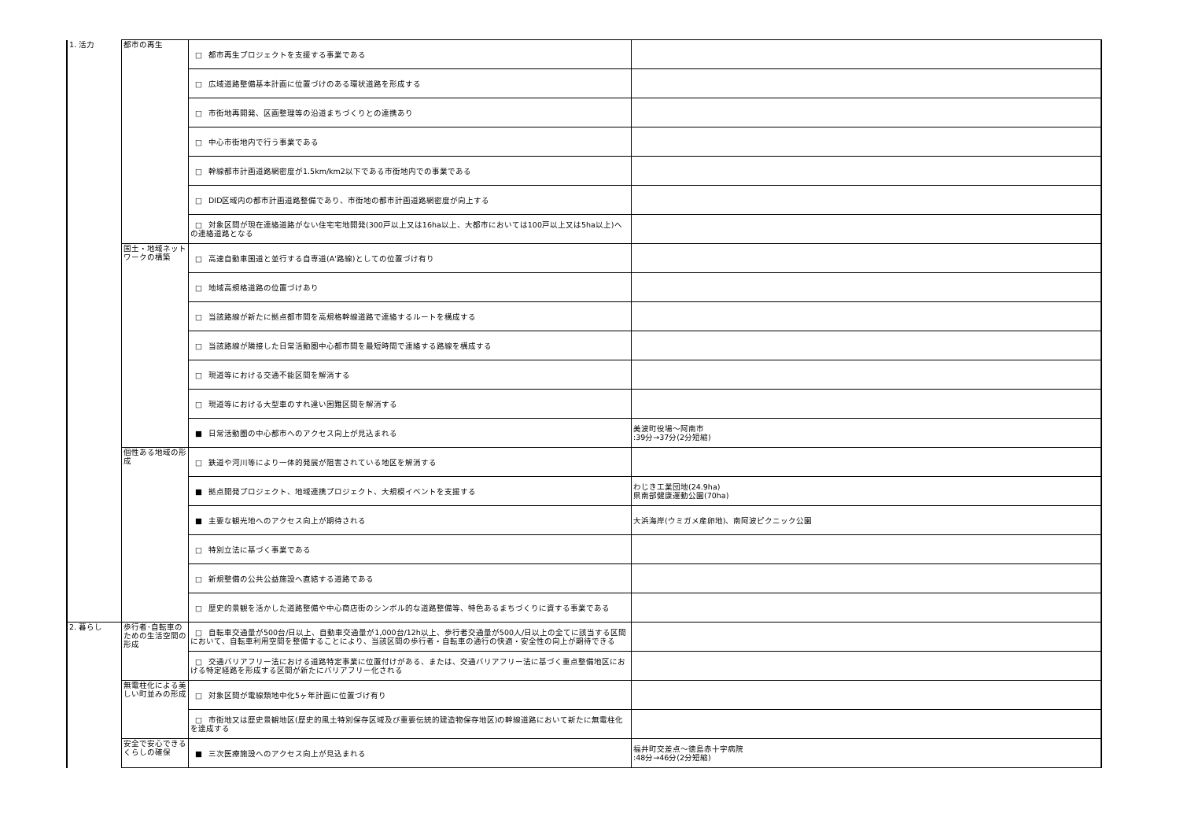| 1. 活力 | 都市の再生 | □ 都市再生プロジェクトを支援する事業である | |
| | | □ 広域道路整備基本計画に位置づけのある環状道路を形成する | |
| | | □ 市街地再開発、区画整理等の沿道まちづくりとの連携あり | |
| | | □ 中心市街地内で行う事業である | |
| | | □ 幹線都市計画道路網密度が1.5km/km2以下である市街地内での事業である | |
| | | □ DID区域内の都市計画道路整備であり、市街地の都市計画道路網密度が向上する | |
| | | □ 対象区間が現在連絡道路がない住宅宅地開発(300戸以上又は16ha以上、大都市においては100戸以上又は5ha以上)への連絡道路となる | |
| | 国土・地域ネットワークの構築 | □ 高速自動車国道と並行する自専道(A'路線)としての位置づけ有り | |
| | | □ 地域高規格道路の位置づけあり | |
| | | □ 当該路線が新たに拠点都市間を高規格幹線道路で連絡するルートを構成する | |
| | | □ 当該路線が隣接した日常活動圏中心都市間を最短時間で連絡する路線を構成する | |
| | | □ 現道等における交通不能区間を解消する | |
| | | □ 現道等における大型車のすれ違い困難区間を解消する | |
| | | ■ 日常活動圏の中心都市へのアクセス向上が見込まれる | 美波町役場～阿南市 :39分→37分(2分短縮) |
| | 個性ある地域の形成 | □ 鉄道や河川等により一体的発展が阻害されている地区を解消する | |
| | | ■ 拠点開発プロジェクト、地域連携プロジェクト、大規模イベントを支援する | わじき工業団地(24.9ha) 県南部健康運動公園(70ha) |
| | | ■ 主要な観光地へのアクセス向上が期待される | 大浜海岸(ウミガメ産卵地)、南阿波ピクニック公園 |
| | | □ 特別立法に基づく事業である | |
| | | □ 新規整備の公共公益施設へ直結する道路である | |
| | | □ 歴史的景観を活かした道路整備や中心商店街のシンボル的な道路整備等、特色あるまちづくりに資する事業である | |
| 2. 暮らし | 歩行者･自転車のための生活空間の形成 | □ 自転車交通量が500台/日以上、自動車交通量が1,000台/12h以上、歩行者交通量が500人/日以上の全てに該当する区間において、自転車利用空間を整備することにより、当該区間の歩行者・自転車の通行の快適・安全性の向上が期待できる | |
| | | □ 交通バリアフリー法における道路特定事業に位置付けがある、または、交通バリアフリー法に基づく重点整備地区における特定経路を形成する区間が新たにバリアフリー化される | |
| | 無電柱化による美しい町並みの形成 | □ 対象区間が電線類地中化5ヶ年計画に位置づけ有り | |
| | | □ 市街地又は歴史景観地区(歴史的風土特別保存区域及び重要伝統的建造物保存地区)の幹線道路において新たに無電柱化を達成する | |
| | 安全で安心できるくらしの確保 | ■ 三次医療施設へのアクセス向上が見込まれる | 福井町交差点～徳島赤十字病院 :48分→46分(2分短縮) |